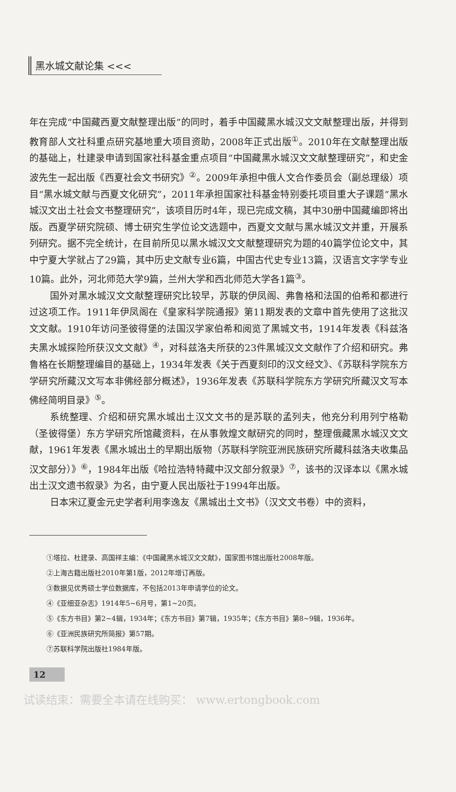黑水城文献论集 <<<
年在完成“中国藏西夏文献整理出版”的同时，着手中国藏黑水城汉文文献整理出版，并得到教育部人文社科重点研究基地重大项目资助，2008年正式出版<sup>①</sup>。2010年在文献整理出版的基础上，杜建录申请到国家社科基金重点项目“中国藏黑水城汉文文献整理研究”，和史金波先生一起出版《西夏社会文书研究》<sup>②</sup>。2009年承担中俄人文合作委员会（副总理级）项目“黑水城文献与西夏文化研究”，2011年承担国家社科基金特别委托项目重大子课题“黑水城汉文出土社会文书整理研究”，该项目历时4年，现已完成文稿，其中30册中国藏编即将出版。西夏学研究院硕、博士研究生学位论文选题中，西夏文文献与黑水城汉文并重，开展系列研究。据不完全统计，在目前所见以黑水城汉文文献整理研究为题的40篇学位论文中，其中宁夏大学就占了29篇，其中历史文献专业6篇，中国古代史专业13篇，汉语言文字学专业10篇。此外，河北师范大学9篇，兰州大学和西北师范大学各1篇<sup>③</sup>。
国外对黑水城汉文文献整理研究比较早，苏联的伊凤阁、弗鲁格和法国的伯希和都进行过这项工作。1911年伊凤阁在《皇家科学院通报》第11期发表的文章中首先使用了这批汉文文献。1910年访问圣彼得堡的法国汉学家伯希和阅览了黑城文书，1914年发表《科兹洛夫黑水城探险所获汉文文献》<sup>④</sup>，对科兹洛夫所获的23件黑城汉文文献作了介绍和研究。弗鲁格在长期整理编目的基础上，1934年发表《关于西夏刻印的汉文经文》、《苏联科学院东方学研究所藏汉文写本非佛经部分概述》，1936年发表《苏联科学院东方学研究所藏汉文写本佛经简明目录》<sup>⑤</sup>。
系统整理、介绍和研究黑水城出土汉文文书的是苏联的孟列夫，他充分利用列宁格勒（圣彼得堡）东方学研究所馆藏资料，在从事敦煌文献研究的同时，整理俄藏黑水城汉文文献，1961年发表《黑水城出土的早期出版物（苏联科学院亚洲民族研究所藏科兹洛夫收集品汉文部分）》<sup>⑥</sup>，1984年出版《哈拉浩特特藏中汉文部分叙录》<sup>⑦</sup>，该书的汉译本以《黑水城出土汉文遗书叙录》为名，由宁夏人民出版社于1994年出版。
日本宋辽夏金元史学者利用李逸友《黑城出土文书》（汉文文书卷）中的资料，
①塔拉、杜建录、高国祥主编：《中国藏黑水城汉文文献》，国家图书馆出版社2008年版。
②上海古籍出版社2010年第1版，2012年增订再版。
③数据见优秀硕士学位数据库，不包括2013年申请学位的论文。
④《亚细亚杂志》1914年5~6月号，第1~20页。
⑤《东方书目》第2~4辑，1934年；《东方书目》第7辑，1935年；《东方书目》第8~9辑，1936年。
⑥《亚洲民族研究所简报》第57期。
⑦苏联科学院出版社1984年版。
12
试读结束：需要全本请在线购买： www.ertongbook.com